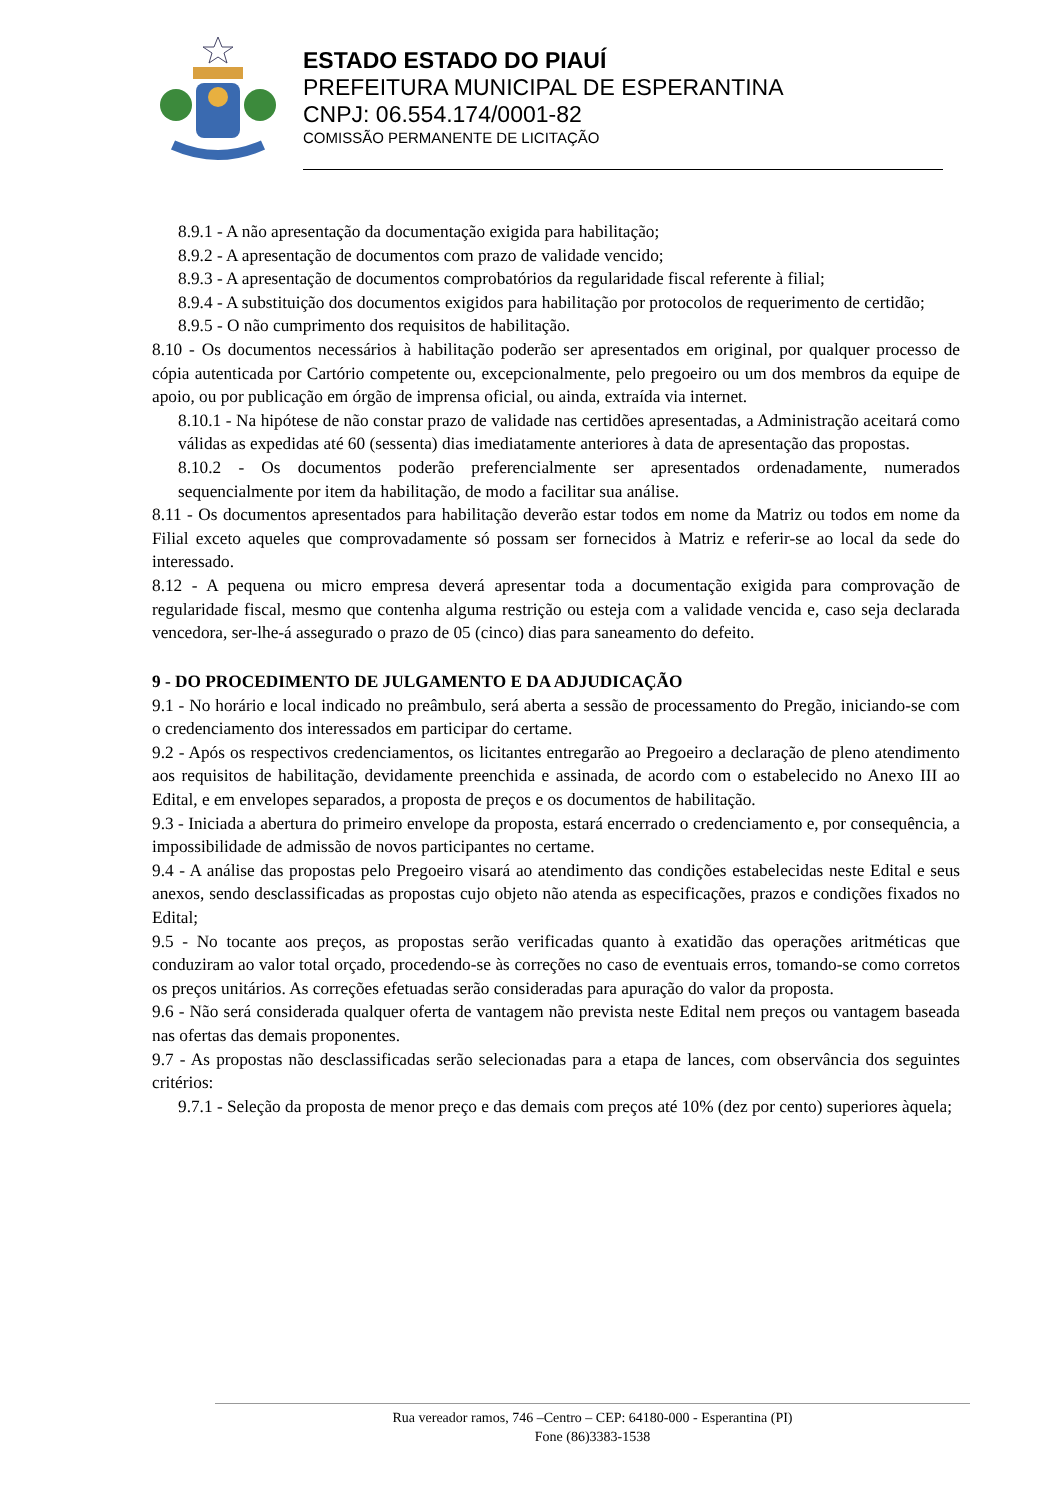ESTADO ESTADO DO PIAUÍ
PREFEITURA MUNICIPAL DE ESPERANTINA
CNPJ: 06.554.174/0001-82
COMISSÃO PERMANENTE DE LICITAÇÃO
8.9.1 - A não apresentação da documentação exigida para habilitação;
8.9.2 - A apresentação de documentos com prazo de validade vencido;
8.9.3 - A apresentação de documentos comprobatórios da regularidade fiscal referente à filial;
8.9.4 - A substituição dos documentos exigidos para habilitação por protocolos de requerimento de certidão;
8.9.5 - O não cumprimento dos requisitos de habilitação.
8.10 - Os documentos necessários à habilitação poderão ser apresentados em original, por qualquer processo de cópia autenticada por Cartório competente ou, excepcionalmente, pelo pregoeiro ou um dos membros da equipe de apoio, ou por publicação em órgão de imprensa oficial, ou ainda, extraída via internet.
8.10.1 - Na hipótese de não constar prazo de validade nas certidões apresentadas, a Administração aceitará como válidas as expedidas até 60 (sessenta) dias imediatamente anteriores à data de apresentação das propostas.
8.10.2 - Os documentos poderão preferencialmente ser apresentados ordenadamente, numerados sequencialmente por item da habilitação, de modo a facilitar sua análise.
8.11 - Os documentos apresentados para habilitação deverão estar todos em nome da Matriz ou todos em nome da Filial exceto aqueles que comprovadamente só possam ser fornecidos à Matriz e referir-se ao local da sede do interessado.
8.12 - A pequena ou micro empresa deverá apresentar toda a documentação exigida para comprovação de regularidade fiscal, mesmo que contenha alguma restrição ou esteja com a validade vencida e, caso seja declarada vencedora, ser-lhe-á assegurado o prazo de 05 (cinco) dias para saneamento do defeito.
9 - DO PROCEDIMENTO DE JULGAMENTO E DA ADJUDICAÇÃO
9.1 - No horário e local indicado no preâmbulo, será aberta a sessão de processamento do Pregão, iniciando-se com o credenciamento dos interessados em participar do certame.
9.2 - Após os respectivos credenciamentos, os licitantes entregarão ao Pregoeiro a declaração de pleno atendimento aos requisitos de habilitação, devidamente preenchida e assinada, de acordo com o estabelecido no Anexo III ao Edital, e em envelopes separados, a proposta de preços e os documentos de habilitação.
9.3 - Iniciada a abertura do primeiro envelope da proposta, estará encerrado o credenciamento e, por consequência, a impossibilidade de admissão de novos participantes no certame.
9.4 - A análise das propostas pelo Pregoeiro visará ao atendimento das condições estabelecidas neste Edital e seus anexos, sendo desclassificadas as propostas cujo objeto não atenda as especificações, prazos e condições fixados no Edital;
9.5 - No tocante aos preços, as propostas serão verificadas quanto à exatidão das operações aritméticas que conduziram ao valor total orçado, procedendo-se às correções no caso de eventuais erros, tomando-se como corretos os preços unitários. As correções efetuadas serão consideradas para apuração do valor da proposta.
9.6 - Não será considerada qualquer oferta de vantagem não prevista neste Edital nem preços ou vantagem baseada nas ofertas das demais proponentes.
9.7 - As propostas não desclassificadas serão selecionadas para a etapa de lances, com observância dos seguintes critérios:
9.7.1 - Seleção da proposta de menor preço e das demais com preços até 10% (dez por cento) superiores àquela;
Rua vereador ramos, 746 –Centro – CEP: 64180-000 - Esperantina (PI)
Fone (86)3383-1538